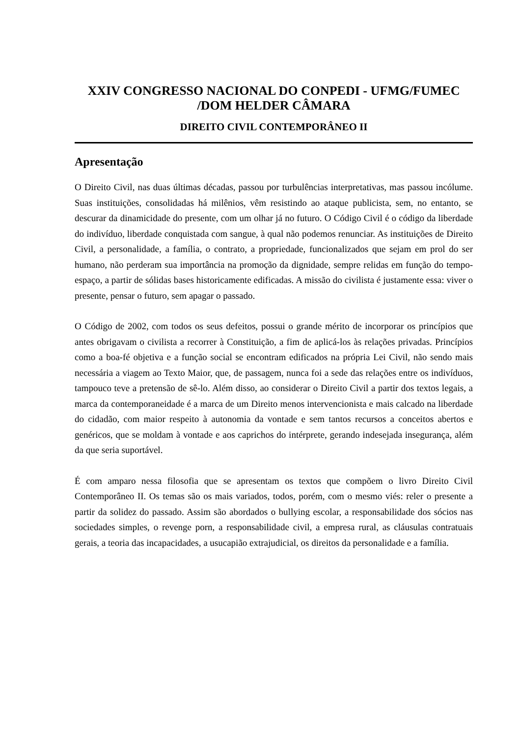XXIV CONGRESSO NACIONAL DO CONPEDI - UFMG/FUMEC /DOM HELDER CÂMARA
DIREITO CIVIL CONTEMPORÂNEO II
Apresentação
O Direito Civil, nas duas últimas décadas, passou por turbulências interpretativas, mas passou incólume. Suas instituições, consolidadas há milênios, vêm resistindo ao ataque publicista, sem, no entanto, se descurar da dinamicidade do presente, com um olhar já no futuro. O Código Civil é o código da liberdade do indivíduo, liberdade conquistada com sangue, à qual não podemos renunciar. As instituições de Direito Civil, a personalidade, a família, o contrato, a propriedade, funcionalizados que sejam em prol do ser humano, não perderam sua importância na promoção da dignidade, sempre relidas em função do tempo-espaço, a partir de sólidas bases historicamente edificadas. A missão do civilista é justamente essa: viver o presente, pensar o futuro, sem apagar o passado.
O Código de 2002, com todos os seus defeitos, possui o grande mérito de incorporar os princípios que antes obrigavam o civilista a recorrer à Constituição, a fim de aplicá-los às relações privadas. Princípios como a boa-fé objetiva e a função social se encontram edificados na própria Lei Civil, não sendo mais necessária a viagem ao Texto Maior, que, de passagem, nunca foi a sede das relações entre os indivíduos, tampouco teve a pretensão de sê-lo. Além disso, ao considerar o Direito Civil a partir dos textos legais, a marca da contemporaneidade é a marca de um Direito menos intervencionista e mais calcado na liberdade do cidadão, com maior respeito à autonomia da vontade e sem tantos recursos a conceitos abertos e genéricos, que se moldam à vontade e aos caprichos do intérprete, gerando indesejada insegurança, além da que seria suportável.
É com amparo nessa filosofia que se apresentam os textos que compõem o livro Direito Civil Contemporâneo II. Os temas são os mais variados, todos, porém, com o mesmo viés: reler o presente a partir da solidez do passado. Assim são abordados o bullying escolar, a responsabilidade dos sócios nas sociedades simples, o revenge porn, a responsabilidade civil, a empresa rural, as cláusulas contratuais gerais, a teoria das incapacidades, a usucapião extrajudicial, os direitos da personalidade e a família.